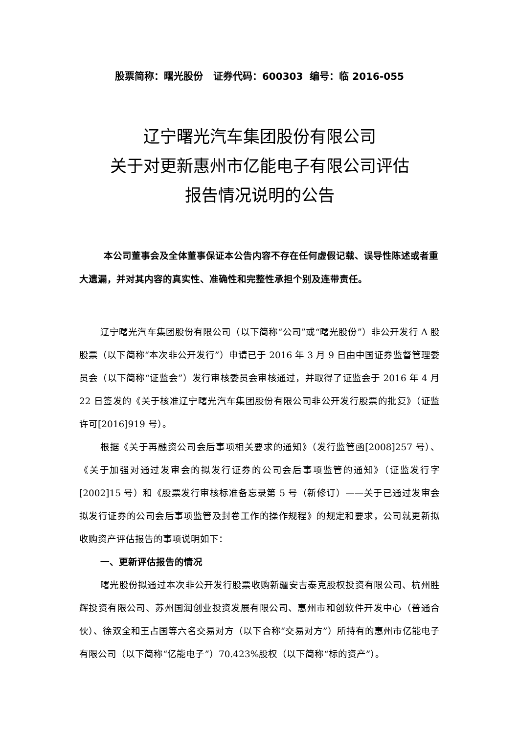股票简称：曙光股份 证券代码：600303 编号：临 2016-055
辽宁曙光汽车集团股份有限公司
关于对更新惠州市亿能电子有限公司评估
报告情况说明的公告
本公司董事会及全体董事保证本公告内容不存在任何虚假记载、误导性陈述或者重大遗漏，并对其内容的真实性、准确性和完整性承担个别及连带责任。
辽宁曙光汽车集团股份有限公司（以下简称“公司”或“曙光股份”）非公开发行 A 股股票（以下简称“本次非公开发行”）申请已于 2016 年 3 月 9 日由中国证券监督管理委员会（以下简称“证监会”）发行审核委员会审核通过，并取得了证监会于 2016 年 4 月 22 日签发的《关于核准辽宁曙光汽车集团股份有限公司非公开发行股票的批复》（证监许可[2016]919 号）。
根据《关于再融资公司会后事项相关要求的通知》（发行监管函[2008]257 号）、《关于加强对通过发审会的拟发行证券的公司会后事项监管的通知》（证监发行字[2002]15 号）和《股票发行审核标准备忘录第 5 号（新修订）——关于已通过发审会拟发行证券的公司会后事项监管及封卷工作的操作规程》的规定和要求，公司就更新拟收购资产评估报告的事项说明如下：
一、更新评估报告的情况
曙光股份拟通过本次非公开发行股票收购新疆安吉泰克股权投资有限公司、杭州胜辉投资有限公司、苏州国润创业投资发展有限公司、惠州市和创软件开发中心（普通合伙）、徐双全和王占国等六名交易对方（以下合称“交易对方”）所持有的惠州市亿能电子有限公司（以下简称“亿能电子”）70.423%股权（以下简称“标的资产”）。